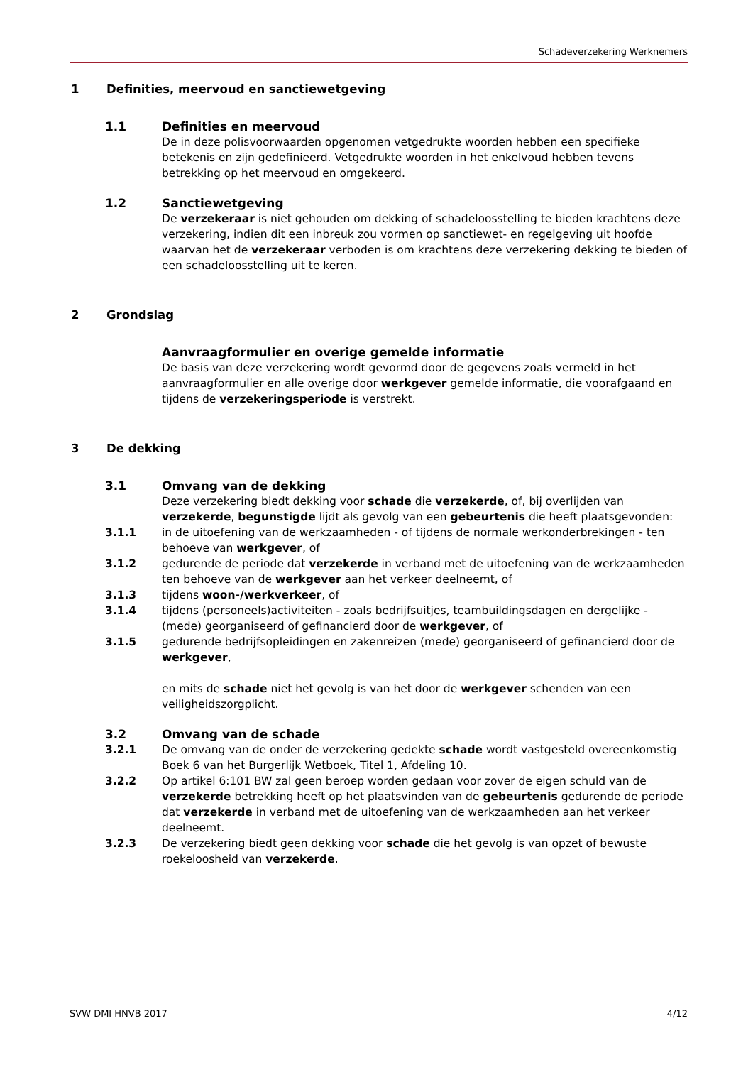Schadeverzekering Werknemers
1 Definities, meervoud en sanctiewetgeving
1.1 Definities en meervoud
De in deze polisvoorwaarden opgenomen vetgedrukte woorden hebben een specifieke betekenis en zijn gedefinieerd. Vetgedrukte woorden in het enkelvoud hebben tevens betrekking op het meervoud en omgekeerd.
1.2 Sanctiewetgeving
De verzekeraar is niet gehouden om dekking of schadeloosstelling te bieden krachtens deze verzekering, indien dit een inbreuk zou vormen op sanctiewet- en regelgeving uit hoofde waarvan het de verzekeraar verboden is om krachtens deze verzekering dekking te bieden of een schadeloosstelling uit te keren.
2 Grondslag
Aanvraagformulier en overige gemelde informatie
De basis van deze verzekering wordt gevormd door de gegevens zoals vermeld in het aanvraagformulier en alle overige door werkgever gemelde informatie, die voorafgaand en tijdens de verzekeringsperiode is verstrekt.
3 De dekking
3.1 Omvang van de dekking
Deze verzekering biedt dekking voor schade die verzekerde, of, bij overlijden van verzekerde, begunstigde lijdt als gevolg van een gebeurtenis die heeft plaatsgevonden:
3.1.1 in de uitoefening van de werkzaamheden - of tijdens de normale werkonderbrekingen - ten behoeve van werkgever, of
3.1.2 gedurende de periode dat verzekerde in verband met de uitoefening van de werkzaamheden ten behoeve van de werkgever aan het verkeer deelneemt, of
3.1.3 tijdens woon-/werkverkeer, of
3.1.4 tijdens (personeels)activiteiten - zoals bedrijfsuitjes, teambuildingsdagen en dergelijke - (mede) georganiseerd of gefinancierd door de werkgever, of
3.1.5 gedurende bedrijfsopleidingen en zakenreizen (mede) georganiseerd of gefinancierd door de werkgever,
en mits de schade niet het gevolg is van het door de werkgever schenden van een veiligheidszorgplicht.
3.2 Omvang van de schade
3.2.1 De omvang van de onder de verzekering gedekte schade wordt vastgesteld overeenkomstig Boek 6 van het Burgerlijk Wetboek, Titel 1, Afdeling 10.
3.2.2 Op artikel 6:101 BW zal geen beroep worden gedaan voor zover de eigen schuld van de verzekerde betrekking heeft op het plaatsvinden van de gebeurtenis gedurende de periode dat verzekerde in verband met de uitoefening van de werkzaamheden aan het verkeer deelneemt.
3.2.3 De verzekering biedt geen dekking voor schade die het gevolg is van opzet of bewuste roekeloosheid van verzekerde.
SVW DMI HNVB 2017 4/12